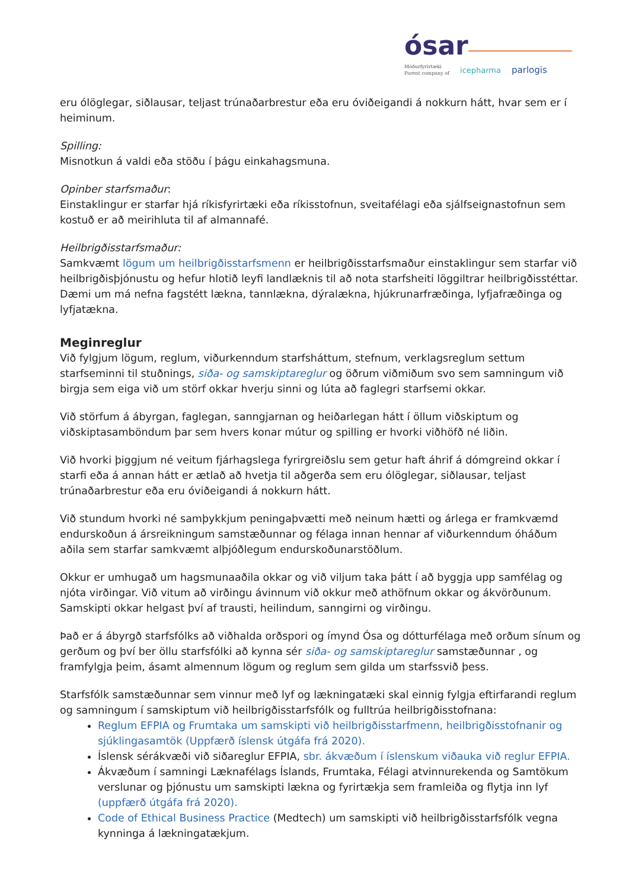ósar
Móðurfyrirtæki
Parent company of
icepharma
parlogis
eru ólöglegar, siðlausar, teljast trúnaðarbrestur eða eru óviðeigandi á nokkurn hátt, hvar sem er í heiminum.
Spilling:
Misnotkun á valdi eða stöðu í þágu einkahagsmuna.
Opinber starfsmaður:
Einstaklingur er starfar hjá ríkisfyrirtæki eða ríkisstofnun, sveitafélagi eða sjálfseignastofnun sem kostuð er að meirihluta til af almannafé.
Heilbrigðisstarfsmaður:
Samkvæmt lögum um heilbrigðisstarfsmenn er heilbrigðisstarfsmaður einstaklingur sem starfar við heilbrigðisþjónustu og hefur hlotið leyfi landlæknis til að nota starfsheiti löggiltrar heilbrigðisstéttar. Dæmi um má nefna fagstétt lækna, tannlækna, dýralækna, hjúkrunarfræðinga, lyfjafræðinga og lyfjatækna.
Meginreglur
Við fylgjum lögum, reglum, viðurkenndum starfsháttum, stefnum, verklagsreglum settum starfseminni til stuðnings, siða- og samskiptareglur og öðrum viðmiðum svo sem samningum við birgja sem eiga við um störf okkar hverju sinni og lúta að faglegri starfsemi okkar.
Við störfum á ábyrgan, faglegan, sanngjarnan og heiðarlegan hátt í öllum viðskiptum og viðskiptasamböndum þar sem hvers konar mútur og spilling er hvorki viðhöfð né liðin.
Við hvorki þiggjum né veitum fjárhagslega fyrirgreiðslu sem getur haft áhrif á dómgreind okkar í starfi eða á annan hátt er ætlað að hvetja til aðgerða sem eru ólöglegar, siðlausar, teljast trúnaðarbrestur eða eru óviðeigandi á nokkurn hátt.
Við stundum hvorki né samþykkjum peningaþvætti með neinum hætti og árlega er framkvæmd endurskoðun á ársreikningum samstæðunnar og félaga innan hennar af viðurkenndum óháðum aðila sem starfar samkvæmt alþjóðlegum endurskoðunarstöðlum.
Okkur er umhugað um hagsmunaaðila okkar og við viljum taka þátt í að byggja upp samfélag og njóta virðingar. Við vitum að virðingu ávinnum við okkur með athöfnum okkar og ákvörðunum. Samskipti okkar helgast því af trausti, heilindum, sanngirni og virðingu.
Það er á ábyrgð starfsfólks að viðhalda orðspori og ímynd Ósa og dótturfélaga með orðum sínum og gerðum og því ber öllu starfsfólki að kynna sér siða- og samskiptareglur samstæðunnar , og framfylgja þeim, ásamt almennum lögum og reglum sem gilda um starfssvið þess.
Starfsfólk samstæðunnar sem vinnur með lyf og lækningatæki skal einnig fylgja eftirfarandi reglum og samningum í samskiptum við heilbrigðisstarfsfólk og fulltrúa heilbrigðisstofnana:
Reglum EFPIA og Frumtaka um samskipti við heilbrigðisstarfmenn, heilbrigðisstofnanir og sjúklingasamtök (Uppfærð íslensk útgáfa frá 2020).
Íslensk sérákvæði við siðareglur EFPIA, sbr. ákvæðum í íslenskum viðauka við reglur EFPIA.
Ákvæðum í samningi Læknafélags Íslands, Frumtaka, Félagi atvinnurekenda og Samtökum verslunar og þjónustu um samskipti lækna og fyrirtækja sem framleiða og flytja inn lyf (uppfærð útgáfa frá 2020).
Code of Ethical Business Practice (Medtech) um samskipti við heilbrigðisstarfsfólk vegna kynninga á lækningatækjum.